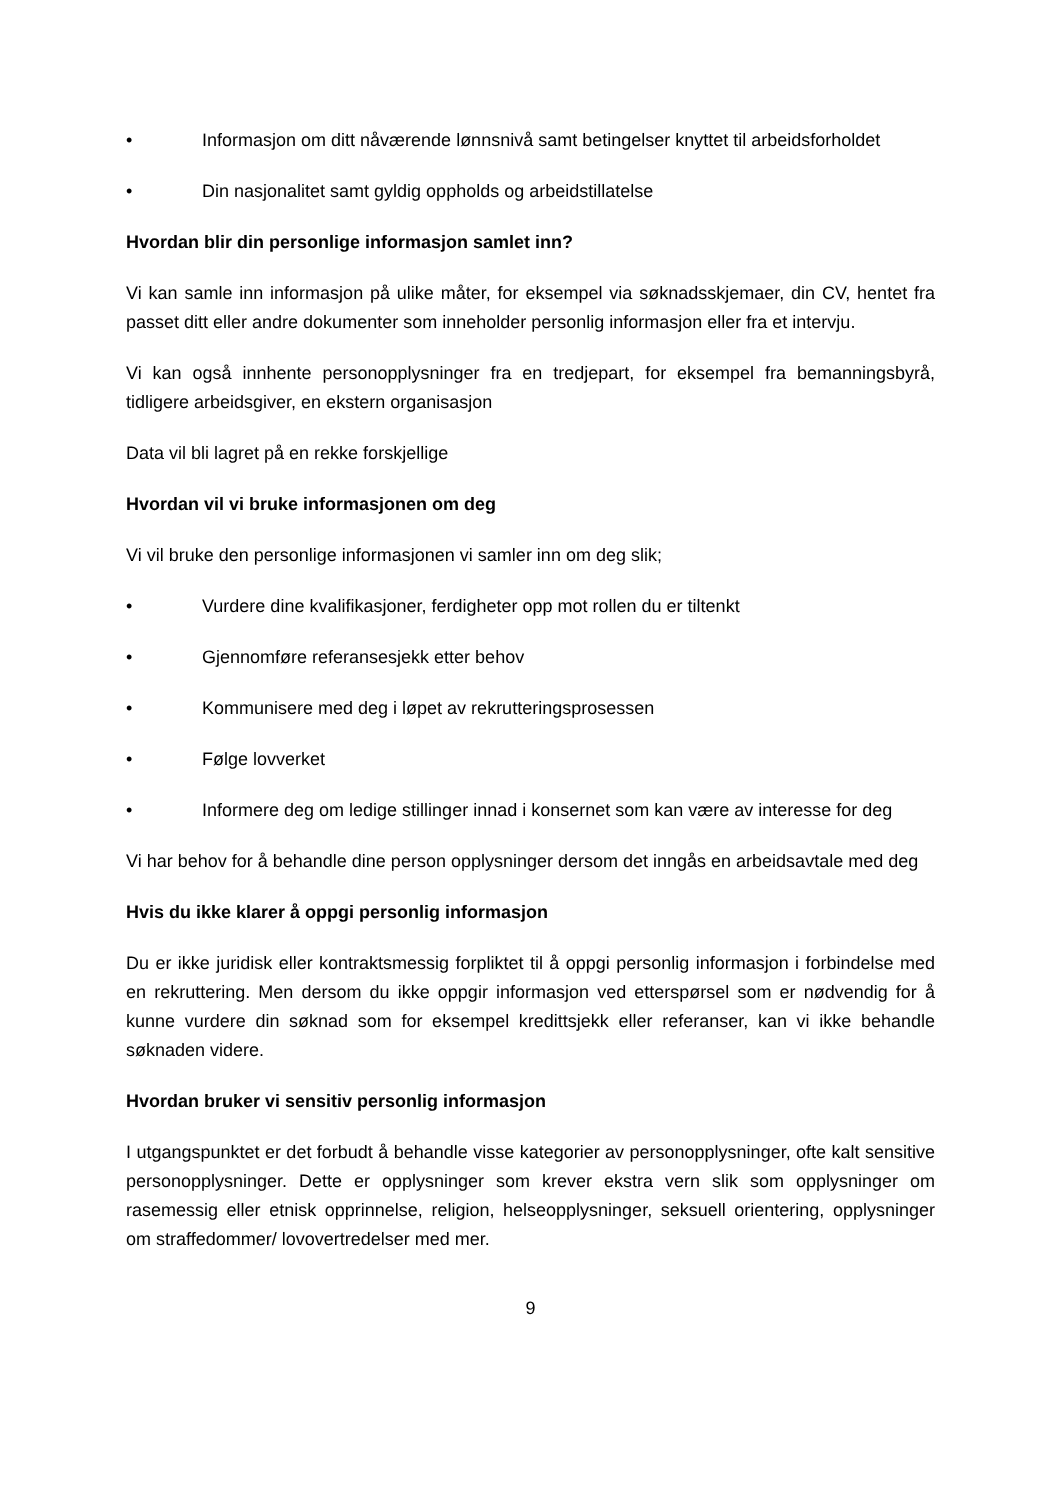• Informasjon om ditt nåværende lønnsnivå samt betingelser knyttet til arbeidsforholdet
• Din nasjonalitet samt gyldig oppholds og arbeidstillatelse
Hvordan blir din personlige informasjon samlet inn?
Vi kan samle inn informasjon på ulike måter, for eksempel via søknadsskjemaer, din CV, hentet fra passet ditt eller andre dokumenter som inneholder personlig informasjon eller fra et intervju.
Vi kan også innhente personopplysninger fra en tredjepart, for eksempel fra bemanningsbyrå, tidligere arbeidsgiver, en ekstern organisasjon
Data vil bli lagret på en rekke forskjellige
Hvordan vil vi bruke informasjonen om deg
Vi vil bruke den personlige informasjonen vi samler inn om deg slik;
• Vurdere dine kvalifikasjoner, ferdigheter opp mot rollen du er tiltenkt
• Gjennomføre referansesjekk etter behov
• Kommunisere med deg i løpet av rekrutteringsprosessen
• Følge lovverket
• Informere deg om ledige stillinger innad i konsernet som kan være av interesse for deg
Vi har behov for å behandle dine person opplysninger dersom det inngås en arbeidsavtale med deg
Hvis du ikke klarer å oppgi personlig informasjon
Du er ikke juridisk eller kontraktsmessig forpliktet til å oppgi personlig informasjon i forbindelse med en rekruttering. Men dersom du ikke oppgir informasjon ved etterspørsel som er nødvendig for å kunne vurdere din søknad som for eksempel kredittsjekk eller referanser, kan vi ikke behandle søknaden videre.
Hvordan bruker vi sensitiv personlig informasjon
I utgangspunktet er det forbudt å behandle visse kategorier av personopplysninger, ofte kalt sensitive personopplysninger. Dette er opplysninger som krever ekstra vern slik som opplysninger om rasemessig eller etnisk opprinnelse, religion, helseopplysninger, seksuell orientering, opplysninger om straffedommer/ lovovertredelser med mer.
9